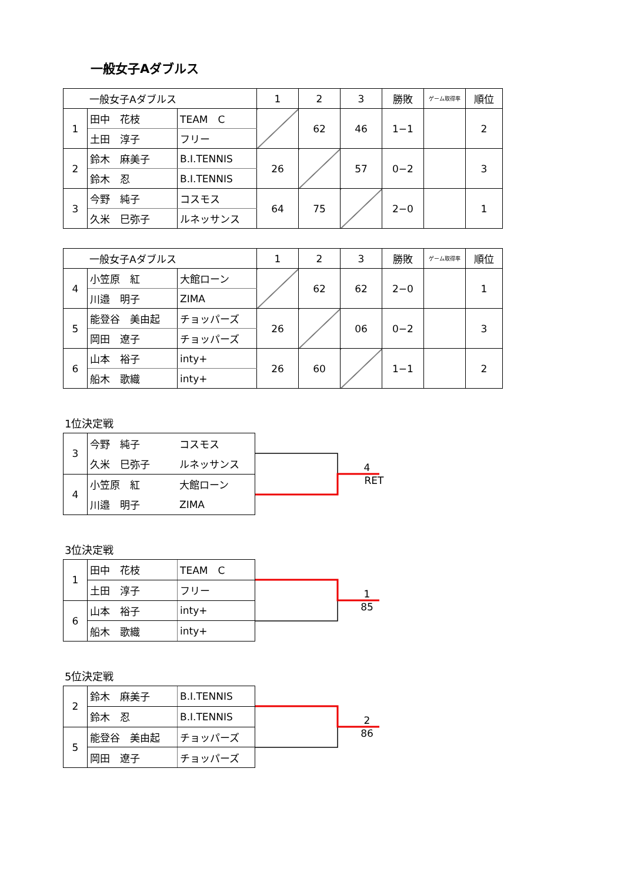一般女子Aダブルス
| 一般女子Aダブルス | | | 1 | 2 | 3 | 勝敗 | ゲーム取得率 | 順位 |
| --- | --- | --- | --- | --- | --- | --- | --- | --- |
| 1 | 田中 花枝 | TEAM C | | 62 | 46 | 1−1 | | 2 |
| | 土田 淳子 | フリー | | | | | | |
| 2 | 鈴木 麻美子 | B.I.TENNIS | 26 | | 57 | 0−2 | | 3 |
| | 鈴木 忍 | B.I.TENNIS | | | | | | |
| 3 | 今野 純子 | コスモス | 64 | 75 | | 2−0 | | 1 |
| | 久米 巳弥子 | ルネッサンス | | | | | | |
| 一般女子Aダブルス | | | 1 | 2 | 3 | 勝敗 | ゲーム取得率 | 順位 |
| --- | --- | --- | --- | --- | --- | --- | --- | --- |
| 4 | 小笠原 紅 | 大館ローン | | 62 | 62 | 2−0 | | 1 |
| | 川邉 明子 | ZIMA | | | | | | |
| 5 | 能登谷 美由起 | チョッパーズ | 26 | | 06 | 0−2 | | 3 |
| | 岡田 遼子 | チョッパーズ | | | | | | |
| 6 | 山本 裕子 | inty+ | 26 | 60 | | 1−1 | | 2 |
| | 船木 歌織 | inty+ | | | | | | |
1位決定戦
| 3 | 今野 純子 | コスモス |
| | 久米 巳弥子 | ルネッサンス |
| 4 | 小笠原 紅 | 大館ローン |
| | 川邉 明子 | ZIMA |
4
RET
3位決定戦
| 1 | 田中 花枝 | TEAM C |
| | 土田 淳子 | フリー |
| 6 | 山本 裕子 | inty+ |
| | 船木 歌織 | inty+ |
1
85
5位決定戦
| 2 | 鈴木 麻美子 | B.I.TENNIS |
| | 鈴木 忍 | B.I.TENNIS |
| 5 | 能登谷 美由起 | チョッパーズ |
| | 岡田 遼子 | チョッパーズ |
2
86